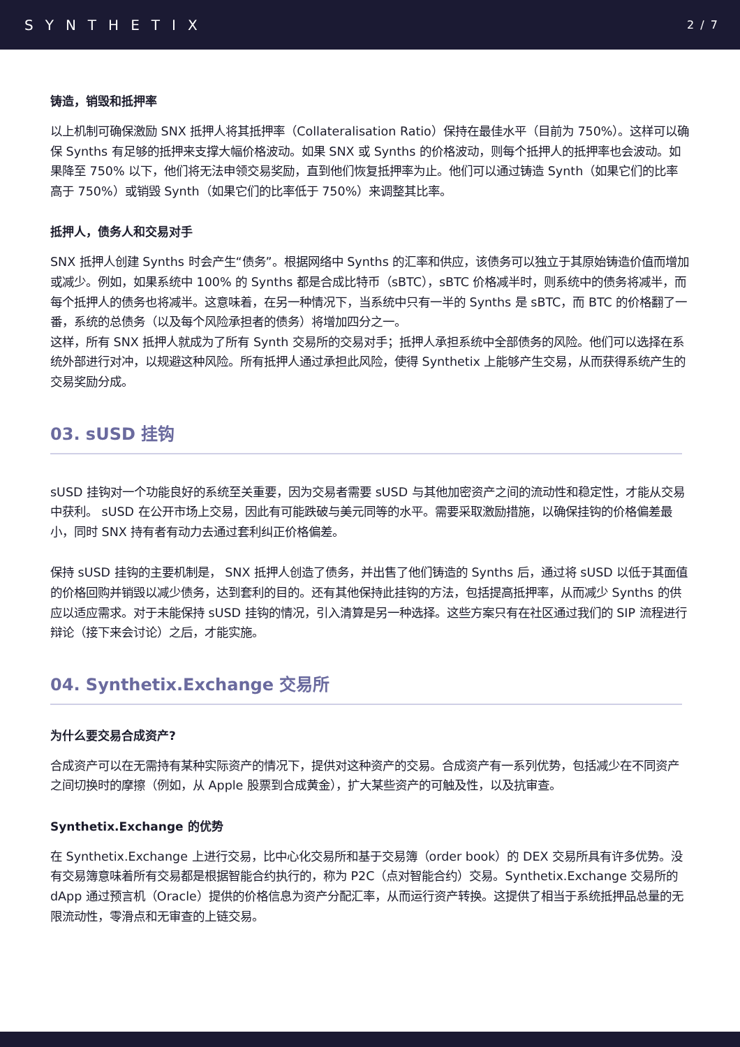SYNTHETIX
2 / 7
铸造，销毁和抵押率
以上机制可确保激励 SNX 抵押人将其抵押率（Collateralisation Ratio）保持在最佳水平（目前为 750%）。这样可以确保 Synths 有足够的抵押来支撑大幅价格波动。如果 SNX 或 Synths 的价格波动，则每个抵押人的抵押率也会波动。如果降至 750% 以下，他们将无法申领交易奖励，直到他们恢复抵押率为止。他们可以通过铸造 Synth（如果它们的比率高于 750%）或销毁 Synth（如果它们的比率低于 750%）来调整其比率。
抵押人，债务人和交易对手
SNX 抵押人创建 Synths 时会产生“债务”。根据网络中 Synths 的汇率和供应，该债务可以独立于其原始铸造价值而增加或减少。例如，如果系统中 100% 的 Synths 都是合成比特币（sBTC），sBTC 价格减半时，则系统中的债务将减半，而每个抵押人的债务也将减半。这意味着，在另一种情况下，当系统中只有一半的 Synths 是 sBTC，而 BTC 的价格翻了一番，系统的总债务（以及每个风险承担者的债务）将增加四分之一。
这样，所有 SNX 抵押人就成为了所有 Synth 交易所的交易对手；抵押人承担系统中全部债务的风险。他们可以选择在系统外部进行对冲，以规避这种风险。所有抵押人通过承担此风险，使得 Synthetix 上能够产生交易，从而获得系统产生的交易奖励分成。
03. sUSD 挂钩
sUSD 挂钩对一个功能良好的系统至关重要，因为交易者需要 sUSD 与其他加密资产之间的流动性和稳定性，才能从交易中获利。 sUSD 在公开市场上交易，因此有可能跌破与美元同等的水平。需要采取激励措施，以确保挂钩的价格偏差最小，同时 SNX 持有者有动力去通过套利纠正价格偏差。
保持 sUSD 挂钩的主要机制是， SNX 抵押人创造了债务，并出售了他们铸造的 Synths 后，通过将 sUSD 以低于其面值的价格回购并销毁以减少债务，达到套利的目的。还有其他保持此挂钩的方法，包括提高抵押率，从而减少 Synths 的供应以适应需求。对于未能保持 sUSD 挂钩的情况，引入清算是另一种选择。这些方案只有在社区通过我们的 SIP 流程进行辩论（接下来会讨论）之后，才能实施。
04. Synthetix.Exchange 交易所
为什么要交易合成资产?
合成资产可以在无需持有某种实际资产的情况下，提供对这种资产的交易。合成资产有一系列优势，包括减少在不同资产之间切换时的摩擦（例如，从 Apple 股票到合成黄金），扩大某些资产的可触及性，以及抗审查。
Synthetix.Exchange 的优势
在 Synthetix.Exchange 上进行交易，比中心化交易所和基于交易簿（order book）的 DEX 交易所具有许多优势。没有交易簿意味着所有交易都是根据智能合约执行的，称为 P2C（点对智能合约）交易。Synthetix.Exchange 交易所的 dApp 通过预言机（Oracle）提供的价格信息为资产分配汇率，从而运行资产转换。这提供了相当于系统抵押品总量的无限流动性，零滑点和无审查的上链交易。